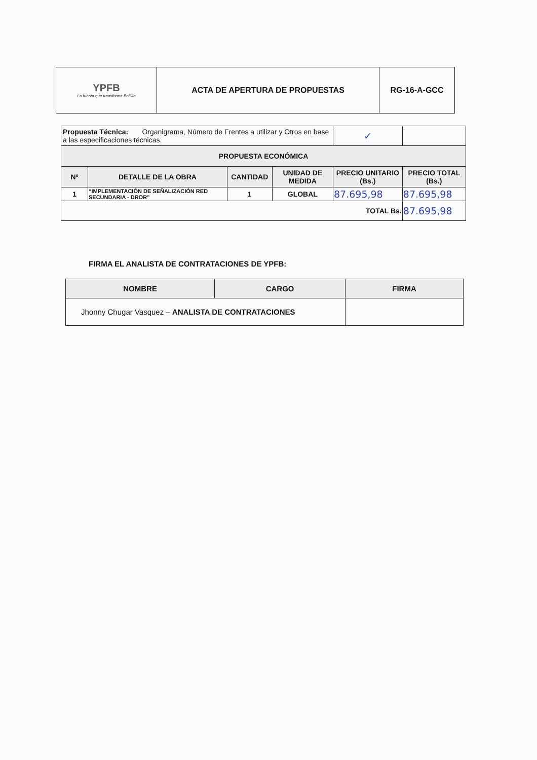| YPFB La fuerza que transforma Bolivia | ACTA DE APERTURA DE PROPUESTAS | RG-16-A-GCC |
| Propuesta Técnica: Organigrama, Número de Frentes a utilizar y Otros en base a las especificaciones técnicas. | | | | ✓ | |
| PROPUESTA ECONÓMICA | | | | | |
| Nº | DETALLE DE LA OBRA | CANTIDAD | UNIDAD DE MEDIDA | PRECIO UNITARIO (Bs.) | PRECIO TOTAL (Bs.) |
| 1 | “IMPLEMENTACIÓN DE SEÑALIZACIÓN RED SECUNDARIA - DROR” | 1 | GLOBAL | 87.695,98 | 87.695,98 |
| TOTAL Bs. | | | | | 87.695,98 |
FIRMA EL ANALISTA DE CONTRATACIONES DE YPFB:
| NOMBRE | CARGO | FIRMA |
| --- | --- | --- |
| Jhonny Chugar Vasquez – ANALISTA DE CONTRATACIONES | | |